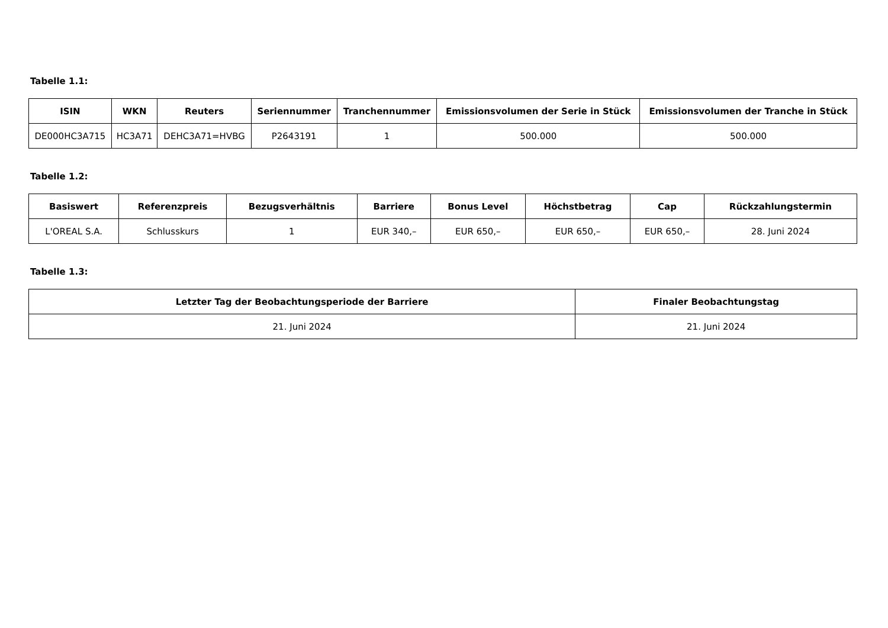Tabelle 1.1:
| ISIN | WKN | Reuters | Seriennummer | Tranchennummer | Emissionsvolumen der Serie in Stück | Emissionsvolumen der Tranche in Stück |
| --- | --- | --- | --- | --- | --- | --- |
| DE000HC3A715 | HC3A71 | DEHC3A71=HVBG | P2643191 | 1 | 500.000 | 500.000 |
Tabelle 1.2:
| Basiswert | Referenzpreis | Bezugsverhältnis | Barriere | Bonus Level | Höchstbetrag | Cap | Rückzahlungstermin |
| --- | --- | --- | --- | --- | --- | --- | --- |
| L'OREAL S.A. | Schlusskurs | 1 | EUR 340,– | EUR 650,– | EUR 650,– | EUR 650,– | 28. Juni 2024 |
Tabelle 1.3:
| Letzter Tag der Beobachtungsperiode der Barriere | Finaler Beobachtungstag |
| --- | --- |
| 21. Juni 2024 | 21. Juni 2024 |